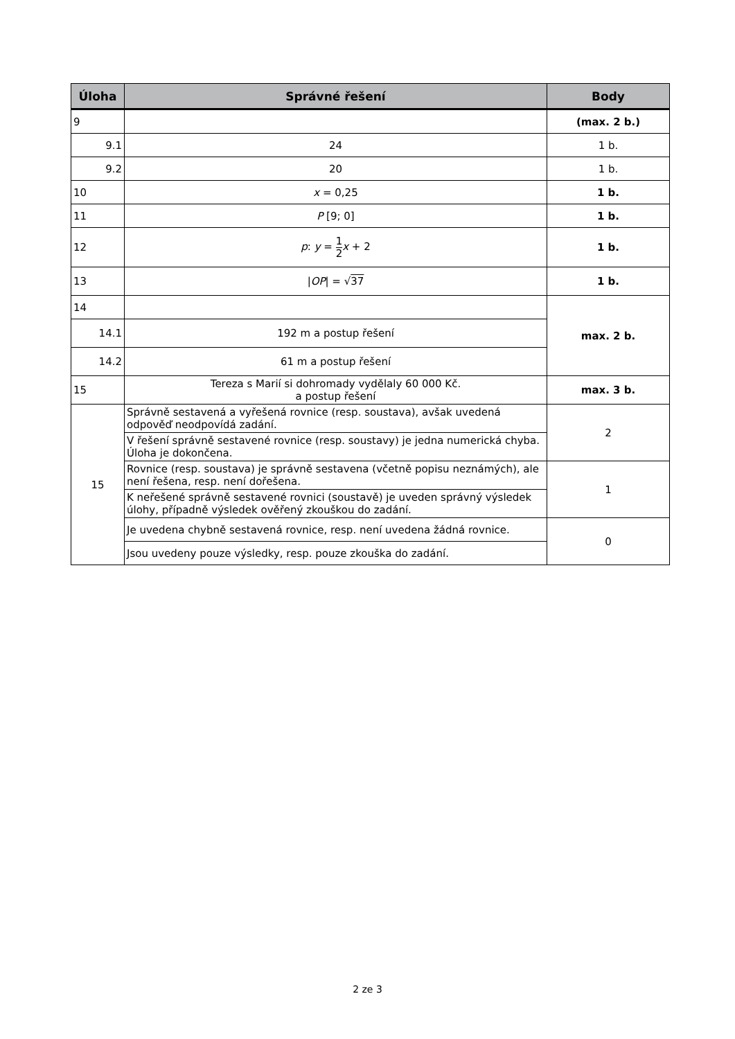| Úloha | Správné řešení | Body |
| --- | --- | --- |
| 9 | | (max. 2 b.) |
| 9.1 | 24 | 1 b. |
| 9.2 | 20 | 1 b. |
| 10 | x = 0,25 | 1 b. |
| 11 | P [9; 0] | 1 b. |
| 12 | p : y = 1 2 x + 2 | 1 b. |
| 13 | / OP / = √ 37 | 1 b. |
| 14 | | max. 2 b. |
| 14.1 | 192 m a postup řešení | |
| 14.2 | 61 m a postup řešení | |
| 15 | Tereza s Marií si dohromady vydělaly 60 000 Kč. a postup řešení | max. 3 b. |
| 15 | Správně sestavená a vyřešená rovnice (resp. soustava), avšak uvedená odpověď neodpovídá zadání. | 2 |
| | V řešení správně sestavené rovnice (resp. soustavy) je jedna numerická chyba. Úloha je dokončena. | |
| | Rovnice (resp. soustava) je správně sestavena (včetně popisu neznámých), ale není řešena, resp. není dořešena. | 1 |
| | K neřešené správně sestavené rovnici (soustavě) je uveden správný výsledek úlohy, případně výsledek ověřený zkouškou do zadání. | |
| | Je uvedena chybně sestavená rovnice, resp. není uvedena žádná rovnice. | 0 |
| | Jsou uvedeny pouze výsledky, resp. pouze zkouška do zadání. | |
2 ze 3